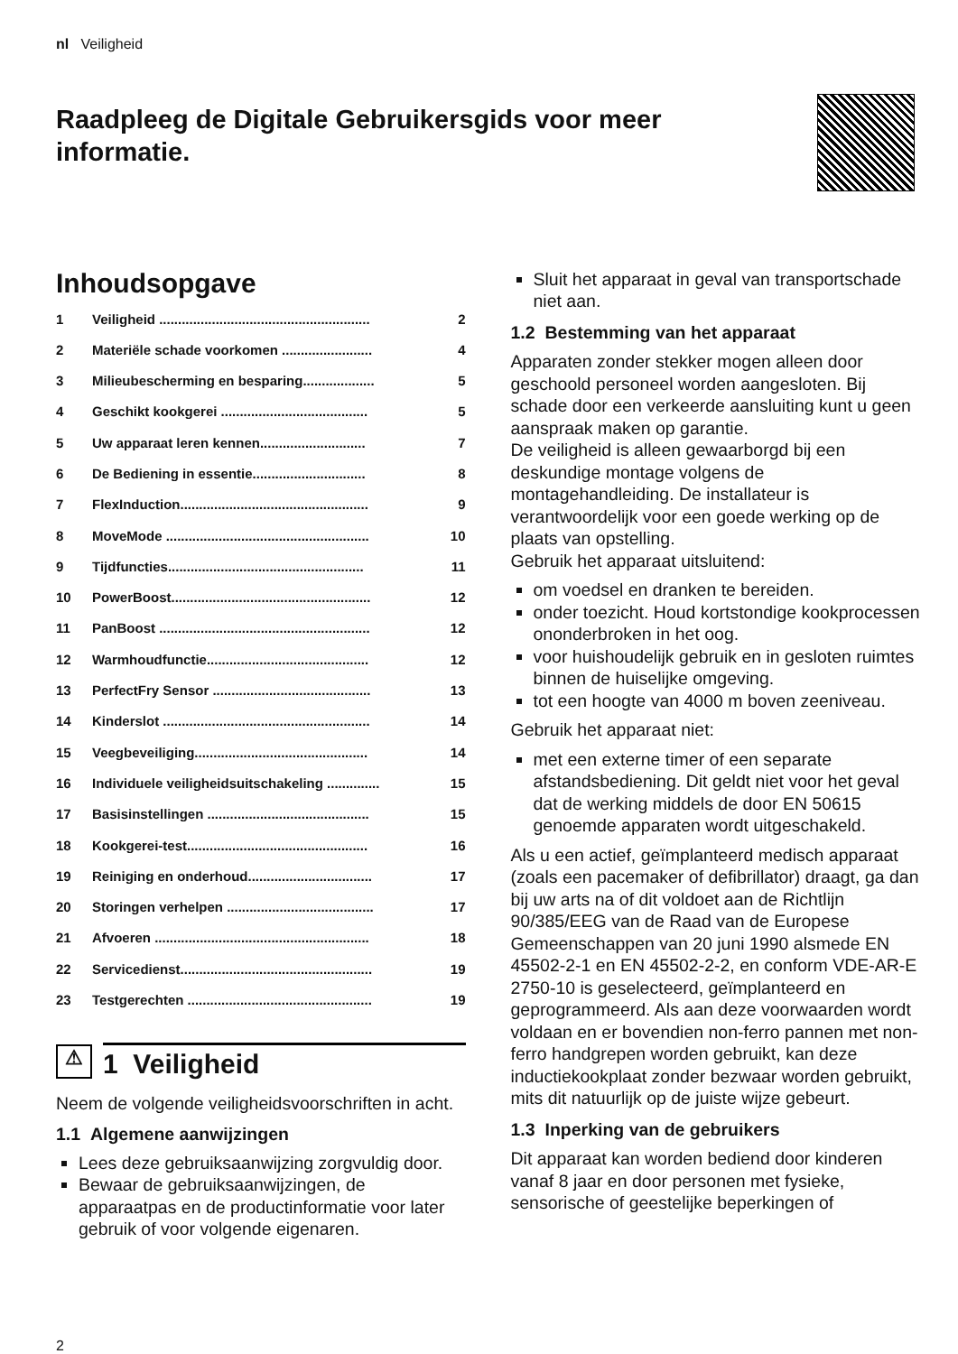nl Veiligheid
Raadpleeg de Digitale Gebruikersgids voor meer informatie.
Inhoudsopgave
1 Veiligheid ........................................................ 2
2 Materiële schade voorkomen ........................ 4
3 Milieubescherming en besparing................... 5
4 Geschikt kookgerei ....................................... 5
5 Uw apparaat leren kennen............................ 7
6 De Bediening in essentie.............................. 8
7 FlexInduction.................................................. 9
8 MoveMode ...................................................... 10
9 Tijdfuncties.................................................... 11
10 PowerBoost..................................................... 12
11 PanBoost ........................................................ 12
12 Warmhoudfunctie........................................... 12
13 PerfectFry Sensor .......................................... 13
14 Kinderslot ....................................................... 14
15 Veegbeveiliging.............................................. 14
16 Individuele veiligheidsuitschakeling .............. 15
17 Basisinstellingen ........................................... 15
18 Kookgerei-test................................................ 16
19 Reiniging en onderhoud................................. 17
20 Storingen verhelpen ....................................... 17
21 Afvoeren ......................................................... 18
22 Servicedienst................................................... 19
23 Testgerechten ................................................. 19
⚠ 1 Veiligheid
Neem de volgende veiligheidsvoorschriften in acht.
1.1 Algemene aanwijzingen
Lees deze gebruiksaanwijzing zorgvuldig door.
Bewaar de gebruiksaanwijzingen, de apparaatpas en de productinformatie voor later gebruik of voor volgende eigenaren.
Sluit het apparaat in geval van transportschade niet aan.
1.2 Bestemming van het apparaat
Apparaten zonder stekker mogen alleen door geschoold personeel worden aangesloten. Bij schade door een verkeerde aansluiting kunt u geen aanspraak maken op garantie.
De veiligheid is alleen gewaarborgd bij een deskundige montage volgens de montagehandleiding. De installateur is verantwoordelijk voor een goede werking op de plaats van opstelling.
Gebruik het apparaat uitsluitend:
om voedsel en dranken te bereiden.
onder toezicht. Houd kortstondige kookprocessen ononderbroken in het oog.
voor huishoudelijk gebruik en in gesloten ruimtes binnen de huiselijke omgeving.
tot een hoogte van 4000 m boven zeeniveau.
Gebruik het apparaat niet:
met een externe timer of een separate afstandsbediening. Dit geldt niet voor het geval dat de werking middels de door EN 50615 genoemde apparaten wordt uitgeschakeld.
Als u een actief, geïmplanteerd medisch apparaat (zoals een pacemaker of defibrillator) draagt, ga dan bij uw arts na of dit voldoet aan de Richtlijn 90/385/EEG van de Raad van de Europese Gemeenschappen van 20 juni 1990 alsmede EN 45502-2-1 en EN 45502-2-2, en conform VDE-AR-E 2750-10 is geselecteerd, geïmplanteerd en geprogrammeerd. Als aan deze voorwaarden wordt voldaan en er bovendien non-ferro pannen met non-ferro handgrepen worden gebruikt, kan deze inductiekookplaat zonder bezwaar worden gebruikt, mits dit natuurlijk op de juiste wijze gebeurt.
1.3 Inperking van de gebruikers
Dit apparaat kan worden bediend door kinderen vanaf 8 jaar en door personen met fysieke, sensorische of geestelijke beperkingen of
2